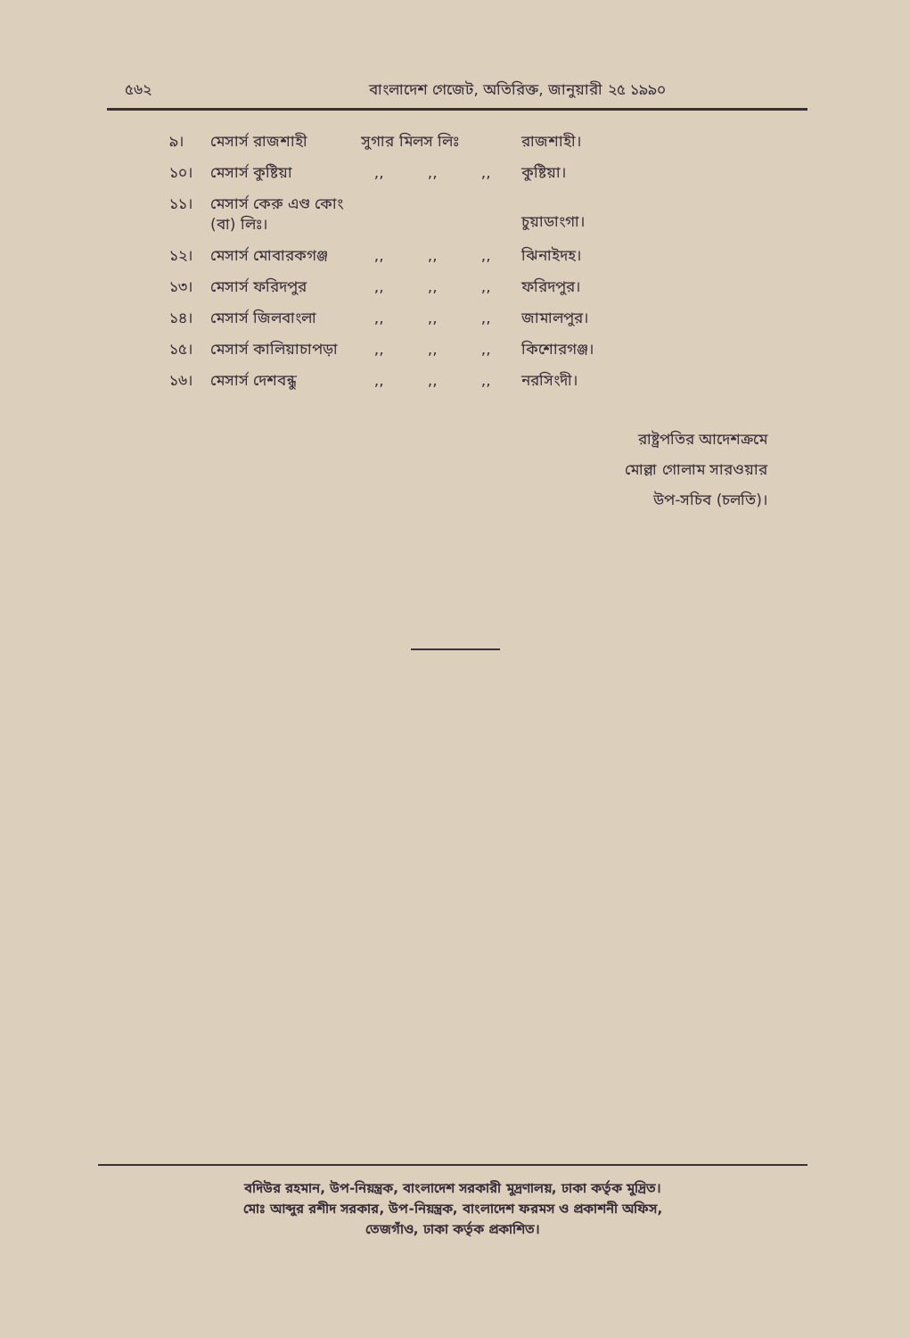৫৬২ বাংলাদেশ গেজেট, অতিরিক্ত, জানুয়ারী ২৫ ১৯৯০
| ৯। | মেসার্স রাজশাহী | সুগার মিলস লিঃ | | | রাজশাহী। |
| ১০। | মেসার্স কুষ্টিয়া | ,, | ,, | ,, | কুষ্টিয়া। |
| ১১। | মেসার্স কেরু এণ্ড কোং (বা) লিঃ। | | | | চুয়াডাংগা। |
| ১২। | মেসার্স মোবারকগঞ্জ | ,, | ,, | ,, | ঝিনাইদহ। |
| ১৩। | মেসার্স ফরিদপুর | ,, | ,, | ,, | ফরিদপুর। |
| ১৪। | মেসার্স জিলবাংলা | ,, | ,, | ,, | জামালপুর। |
| ১৫। | মেসার্স কালিয়াচাপড়া | ,, | ,, | ,, | কিশোরগঞ্জ। |
| ১৬। | মেসার্স দেশবন্ধু | ,, | ,, | ,, | নরসিংদী। |
রাষ্ট্রপতির আদেশক্রমে
মোল্লা গোলাম সারওয়ার
উপ-সচিব (চলতি)।
বদিউর রহমান, উপ-নিয়ন্ত্রক, বাংলাদেশ সরকারী মুদ্রণালয়, ঢাকা কর্তৃক মুদ্রিত।
মোঃ আব্দুর রশীদ সরকার, উপ-নিয়ন্ত্রক, বাংলাদেশ ফরমস ও প্রকাশনী অফিস,
তেজগাঁও, ঢাকা কর্তৃক প্রকাশিত।